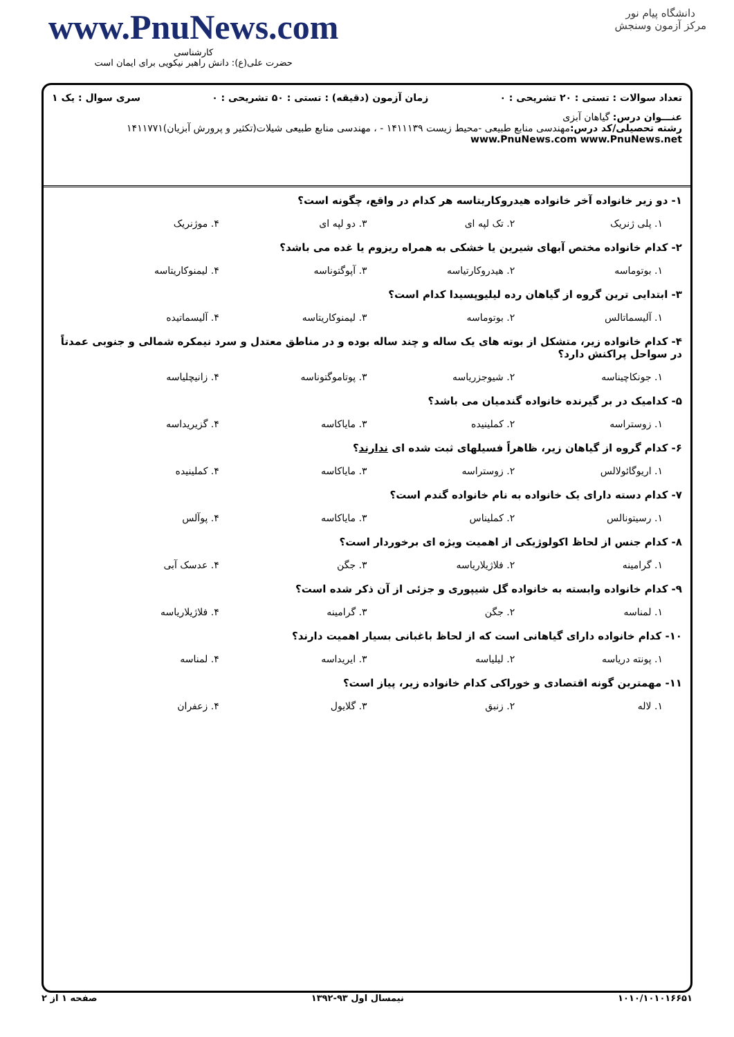دانشگاه پیام نور
مرکز آزمون وسنجش
www.PnuNews.com
کارشناسی
حضرت علی(ع): دانش راهبر نیکویی برای ایمان است
تعداد سوالات : تستی : ۲۰ تشریحی : ۰ زمان آزمون (دقیقه) : تستی : ۵۰ تشریحی : ۰ سری سوال : یک ۱
عنـــوان درس: گیاهان آبزی
رشته تحصیلی/کد درس: مهندسی منابع طبیعی -محیط زیست ۱۴۱۱۱۳۹ - ، مهندسی منابع طبیعی شیلات(تکثیر و پرورش آبزیان)۱۴۱۱۷۷۱ www.PnuNews.com www.PnuNews.net
۱- دو زیر خانواده آخر خانواده هیدروکاریتاسه هر کدام در واقع، چگونه است؟
۱. پلی ژنریک ۲. تک لپه ای ۳. دو لپه ای ۴. موژنریک
۲- کدام خانواده مختص آبهای شیرین یا خشکی به همراه ریزوم یا غده می باشد؟
۱. بوتوماسه ۲. هیدروکارتیاسه ۳. آپوگتوناسه ۴. لیمنوکاریتاسه
۳- ابتدایی ترین گروه از گیاهان رده لیلیوپسیدا کدام است؟
۱. آلیسماتالس ۲. بوتوماسه ۳. لیمنوکاریتاسه ۴. آلیسماتیده
۴- کدام خانواده زیر، متشکل از بوته های یک ساله و چند ساله بوده و در مناطق معتدل و سرد نیمکره شمالی و جنوبی عمدتاً در سواحل پراکنش دارد؟
۱. جونکاچیناسه ۲. شیوجزریاسه ۳. پوتاموگتوناسه ۴. زانیچلیاسه
۵- کدامیک در بر گیرنده خانواده گندمیان می باشد؟
۱. زوستراسه ۲. کملینیده ۳. مایاکاسه ۴. گزیریداسه
۶- کدام گروه از گیاهان زیر، ظاهراً فسیلهای ثبت شده ای ندارند؟
۱. اریوگائولالس ۲. زوستراسه ۳. ماياکاسه ۴. کملینیده
۷- کدام دسته دارای یک خانواده به نام خانواده گندم است؟
۱. رسیتونالس ۲. کملیناس ۳. ماياکاسه ۴. پوآلس
۸- کدام جنس از لحاظ اکولوژیکی از اهمیت ویژه ای برخوردار است؟
۱. گرامینه ۲. فلاژیلاریاسه ۳. جگن ۴. عدسک آبی
۹- کدام خانواده وابسته به خانواده گل شیپوری و جزئی از آن ذکر شده است؟
۱. لمناسه ۲. جگن ۳. گرامینه ۴. فلاژیلاریاسه
۱۰- کدام خانواده دارای گیاهانی است که از لحاظ باغبانی بسیار اهمیت دارند؟
۱. پونته دریاسه ۲. لیلیاسه ۳. ایریداسه ۴. لمناسه
۱۱- مهمترین گونه اقتصادی و خوراکی کدام خانواده زیر، پیاز است؟
۱. لاله ۲. زنبق ۳. گلایول ۴. زعفران
۱۰۱۰/۱۰۱۰۱۶۶۵۱ نیمسال اول ۹۳-۱۳۹۲ صفحه ۱ از ۲